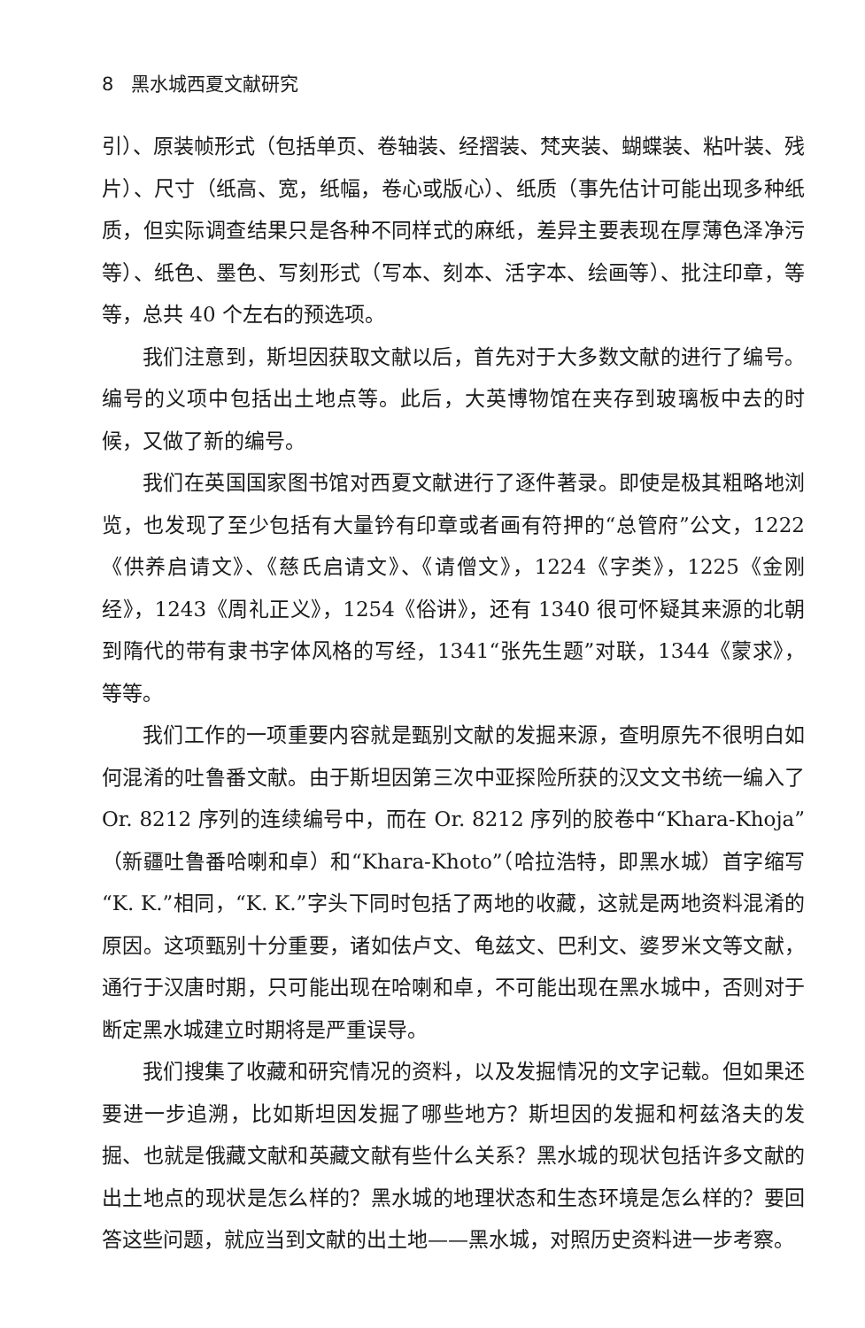8 黑水城西夏文献研究
引）、原装帧形式（包括单页、卷轴装、经摺装、梵夹装、蝴蝶装、粘叶装、残片）、尺寸（纸高、宽，纸幅，卷心或版心）、纸质（事先估计可能出现多种纸质，但实际调查结果只是各种不同样式的麻纸，差异主要表现在厚薄色泽净污等）、纸色、墨色、写刻形式（写本、刻本、活字本、绘画等）、批注印章，等等，总共 40 个左右的预选项。
我们注意到，斯坦因获取文献以后，首先对于大多数文献的进行了编号。编号的义项中包括出土地点等。此后，大英博物馆在夹存到玻璃板中去的时候，又做了新的编号。
我们在英国国家图书馆对西夏文献进行了逐件著录。即使是极其粗略地浏览，也发现了至少包括有大量钤有印章或者画有符押的“总管府”公文，1222《供养启请文》、《慈氏启请文》、《请僧文》，1224《字类》，1225《金刚经》，1243《周礼正义》，1254《俗讲》，还有 1340 很可怀疑其来源的北朝到隋代的带有隶书字体风格的写经，1341“张先生题”对联，1344《蒙求》，等等。
我们工作的一项重要内容就是甄别文献的发掘来源，查明原先不很明白如何混淆的吐鲁番文献。由于斯坦因第三次中亚探险所获的汉文文书统一编入了 Or. 8212 序列的连续编号中，而在 Or. 8212 序列的胶卷中“Khara-Khoja”（新疆吐鲁番哈喇和卓）和“Khara-Khoto”（哈拉浩特，即黑水城）首字缩写“K. K.”相同，“K. K.”字头下同时包括了两地的收藏，这就是两地资料混淆的原因。这项甄别十分重要，诸如佉卢文、龟兹文、巴利文、婆罗米文等文献，通行于汉唐时期，只可能出现在哈喇和卓，不可能出现在黑水城中，否则对于断定黑水城建立时期将是严重误导。
我们搜集了收藏和研究情况的资料，以及发掘情况的文字记载。但如果还要进一步追溯，比如斯坦因发掘了哪些地方？斯坦因的发掘和柯兹洛夫的发掘、也就是俄藏文献和英藏文献有些什么关系？黑水城的现状包括许多文献的出土地点的现状是怎么样的？黑水城的地理状态和生态环境是怎么样的？要回答这些问题，就应当到文献的出土地——黑水城，对照历史资料进一步考察。